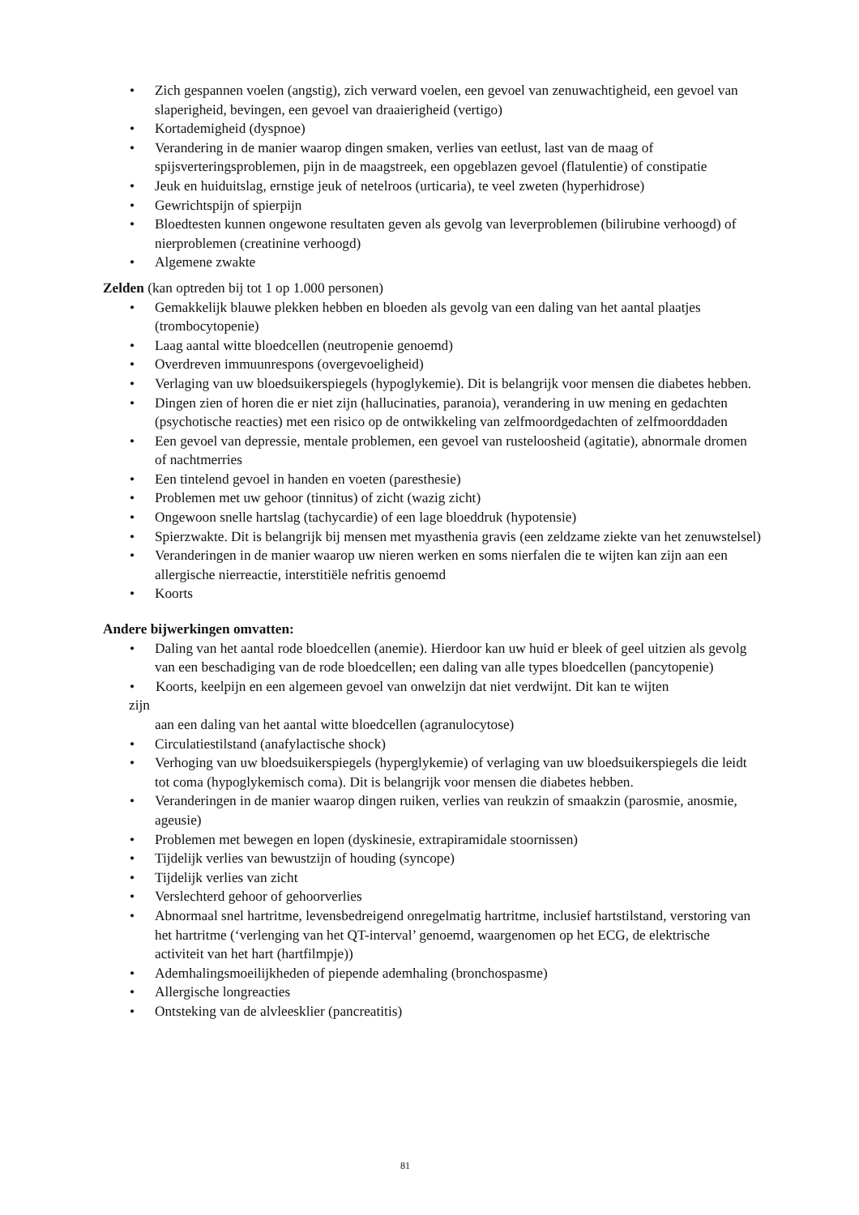• Zich gespannen voelen (angstig), zich verward voelen, een gevoel van zenuwachtigheid, een gevoel van slaperigheid, bevingen, een gevoel van draaierigheid (vertigo)
• Kortademigheid (dyspnoe)
• Verandering in de manier waarop dingen smaken, verlies van eetlust, last van de maag of spijsverteringsproblemen, pijn in de maagstreek, een opgeblazen gevoel (flatulentie) of constipatie
• Jeuk en huiduitslag, ernstige jeuk of netelroos (urticaria), te veel zweten (hyperhidrose)
• Gewrichtspijn of spierpijn
• Bloedtesten kunnen ongewone resultaten geven als gevolg van leverproblemen (bilirubine verhoogd) of nierproblemen (creatinine verhoogd)
• Algemene zwakte
Zelden (kan optreden bij tot 1 op 1.000 personen)
• Gemakkelijk blauwe plekken hebben en bloeden als gevolg van een daling van het aantal plaatjes (trombocytopenie)
• Laag aantal witte bloedcellen (neutropenie genoemd)
• Overdreven immuunrespons (overgevoeligheid)
• Verlaging van uw bloedsuikerspiegels (hypoglykemie). Dit is belangrijk voor mensen die diabetes hebben.
• Dingen zien of horen die er niet zijn (hallucinaties, paranoia), verandering in uw mening en gedachten (psychotische reacties) met een risico op de ontwikkeling van zelfmoordgedachten of zelfmoorddaden
• Een gevoel van depressie, mentale problemen, een gevoel van rusteloosheid (agitatie), abnormale dromen of nachtmerries
• Een tintelend gevoel in handen en voeten (paresthesie)
• Problemen met uw gehoor (tinnitus) of zicht (wazig zicht)
• Ongewoon snelle hartslag (tachycardie) of een lage bloeddruk (hypotensie)
• Spierzwakte. Dit is belangrijk bij mensen met myasthenia gravis (een zeldzame ziekte van het zenuwstelsel)
• Veranderingen in de manier waarop uw nieren werken en soms nierfalen die te wijten kan zijn aan een allergische nierreactie, interstitiële nefritis genoemd
• Koorts
Andere bijwerkingen omvatten:
• Daling van het aantal rode bloedcellen (anemie). Hierdoor kan uw huid er bleek of geel uitzien als gevolg van een beschadiging van de rode bloedcellen; een daling van alle types bloedcellen (pancytopenie)
• Koorts, keelpijn en een algemeen gevoel van onwelzijn dat niet verdwijnt. Dit kan te wijten
zijn
aan een daling van het aantal witte bloedcellen (agranulocytose)
• Circulatiestilstand (anafylactische shock)
• Verhoging van uw bloedsuikerspiegels (hyperglykemie) of verlaging van uw bloedsuikerspiegels die leidt tot coma (hypoglykemisch coma). Dit is belangrijk voor mensen die diabetes hebben.
• Veranderingen in de manier waarop dingen ruiken, verlies van reukzin of smaakzin (parosmie, anosmie, ageusie)
• Problemen met bewegen en lopen (dyskinesie, extrapiramidale stoornissen)
• Tijdelijk verlies van bewustzijn of houding (syncope)
• Tijdelijk verlies van zicht
• Verslechterd gehoor of gehoorverlies
• Abnormaal snel hartritme, levensbedreigend onregelmatig hartritme, inclusief hartstilstand, verstoring van het hartritme (‘verlenging van het QT-interval’ genoemd, waargenomen op het ECG, de elektrische activiteit van het hart (hartfilmpje))
• Ademhalingsmoeilijkheden of piepende ademhaling (bronchospasme)
• Allergische longreacties
• Ontsteking van de alvleesklier (pancreatitis)
81